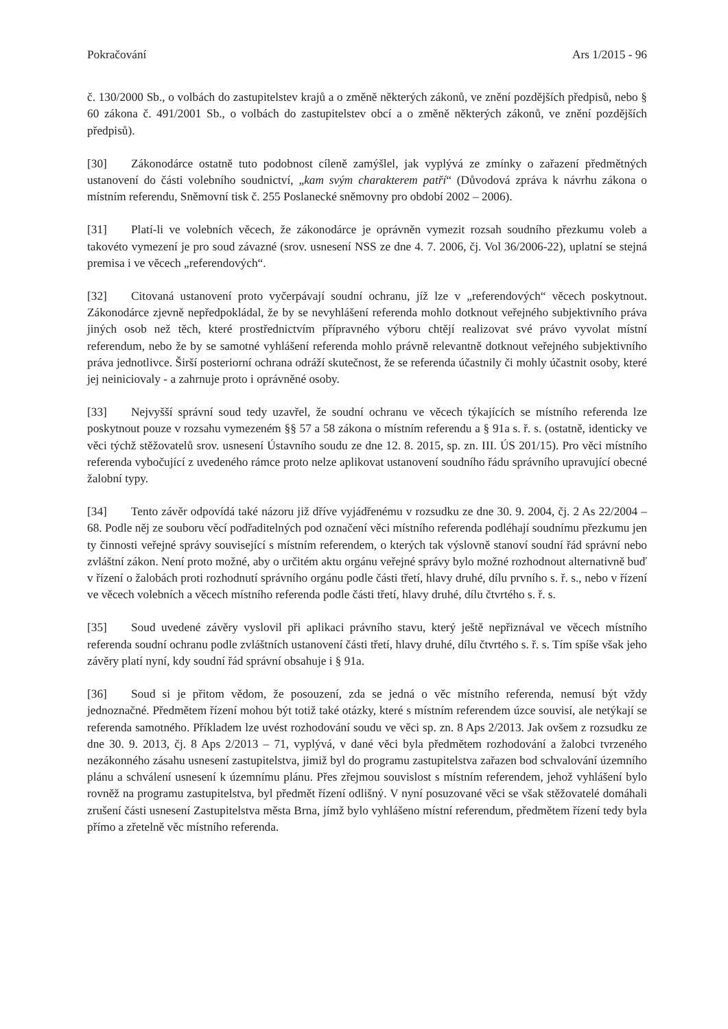Pokračování Ars 1/2015 - 96
č. 130/2000 Sb., o volbách do zastupitelstev krajů a o změně některých zákonů, ve znění pozdějších předpisů, nebo § 60 zákona č. 491/2001 Sb., o volbách do zastupitelstev obcí a o změně některých zákonů, ve znění pozdějších předpisů).
[30] Zákonodárce ostatně tuto podobnost cíleně zamýšlel, jak vyplývá ze zmínky o zařazení předmětných ustanovení do části volebního soudnictví, „kam svým charakterem patří“ (Důvodová zpráva k návrhu zákona o místním referendu, Sněmovní tisk č. 255 Poslanecké sněmovny pro období 2002 – 2006).
[31] Platí-li ve volebních věcech, že zákonodárce je oprávněn vymezit rozsah soudního přezkumu voleb a takovéto vymezení je pro soud závazné (srov. usnesení NSS ze dne 4. 7. 2006, čj. Vol 36/2006-22), uplatní se stejná premisa i ve věcech „referendových“.
[32] Citovaná ustanovení proto vyčerpávají soudní ochranu, jíž lze v „referendových“ věcech poskytnout. Zákonodárce zjevně nepředpokládal, že by se nevyhlášení referenda mohlo dotknout veřejného subjektivního práva jiných osob než těch, které prostřednictvím přípravného výboru chtějí realizovat své právo vyvolat místní referendum, nebo že by se samotné vyhlášení referenda mohlo právně relevantně dotknout veřejného subjektivního práva jednotlivce. Širší posteriorní ochrana odráží skutečnost, že se referenda účastnily či mohly účastnit osoby, které jej neiniciovaly - a zahrnuje proto i oprávněné osoby.
[33] Nejvyšší správní soud tedy uzavřel, že soudní ochranu ve věcech týkajících se místního referenda lze poskytnout pouze v rozsahu vymezeném §§ 57 a 58 zákona o místním referendu a § 91a s. ř. s. (ostatně, identicky ve věci týchž stěžovatelů srov. usnesení Ústavního soudu ze dne 12. 8. 2015, sp. zn. III. ÚS 201/15). Pro věci místního referenda vybočující z uvedeného rámce proto nelze aplikovat ustanovení soudního řádu správního upravující obecné žalobní typy.
[34] Tento závěr odpovídá také názoru již dříve vyjádřenému v rozsudku ze dne 30. 9. 2004, čj. 2 As 22/2004 – 68. Podle něj ze souboru věcí podřaditelných pod označení věci místního referenda podléhají soudnímu přezkumu jen ty činnosti veřejné správy související s místním referendem, o kterých tak výslovně stanoví soudní řád správní nebo zvláštní zákon. Není proto možné, aby o určitém aktu orgánu veřejné správy bylo možné rozhodnout alternativně buď v řízení o žalobách proti rozhodnutí správního orgánu podle části třetí, hlavy druhé, dílu prvního s. ř. s., nebo v řízení ve věcech volebních a věcech místního referenda podle části třetí, hlavy druhé, dílu čtvrtého s. ř. s.
[35] Soud uvedené závěry vyslovil při aplikaci právního stavu, který ještě nepřiznával ve věcech místního referenda soudní ochranu podle zvláštních ustanovení části třetí, hlavy druhé, dílu čtvrtého s. ř. s. Tím spíše však jeho závěry platí nyní, kdy soudní řád správní obsahuje i § 91a.
[36] Soud si je přitom vědom, že posouzení, zda se jedná o věc místního referenda, nemusí být vždy jednoznačné. Předmětem řízení mohou být totiž také otázky, které s místním referendem úzce souvisí, ale netýkají se referenda samotného. Příkladem lze uvést rozhodování soudu ve věci sp. zn. 8 Aps 2/2013. Jak ovšem z rozsudku ze dne 30. 9. 2013, čj. 8 Aps 2/2013 – 71, vyplývá, v dané věci byla předmětem rozhodování a žalobci tvrzeného nezákonného zásahu usnesení zastupitelstva, jimiž byl do programu zastupitelstva zařazen bod schvalování územního plánu a schválení usnesení k územnímu plánu. Přes zřejmou souvislost s místním referendem, jehož vyhlášení bylo rovněž na programu zastupitelstva, byl předmět řízení odlišný. V nyní posuzované věci se však stěžovatelé domáhali zrušení části usnesení Zastupitelstva města Brna, jímž bylo vyhlášeno místní referendum, předmětem řízení tedy byla přímo a zřetelně věc místního referenda.